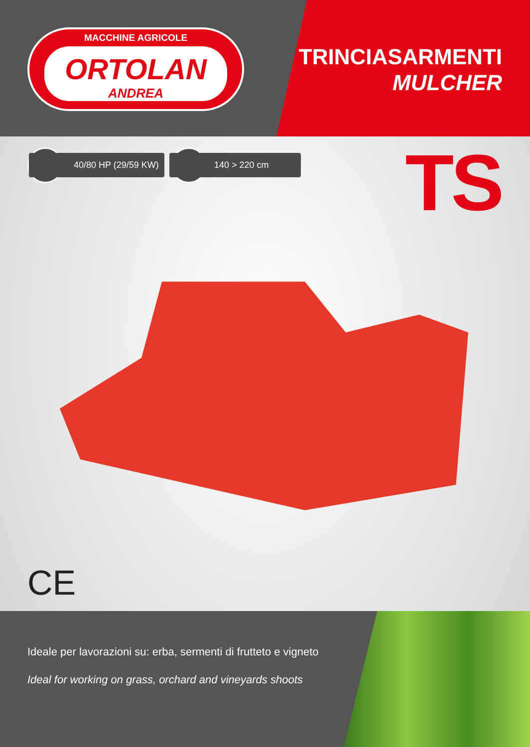MACCHINE AGRICOLE
ORTOLAN
ANDREA
TRINCIASARMENTI
MULCHER
40/80 HP (29/59 KW) 140 > 220 cm TS
CE
Ideale per lavorazioni su: erba, sermenti di frutteto e vigneto
Ideal for working on grass, orchard and vineyards shoots